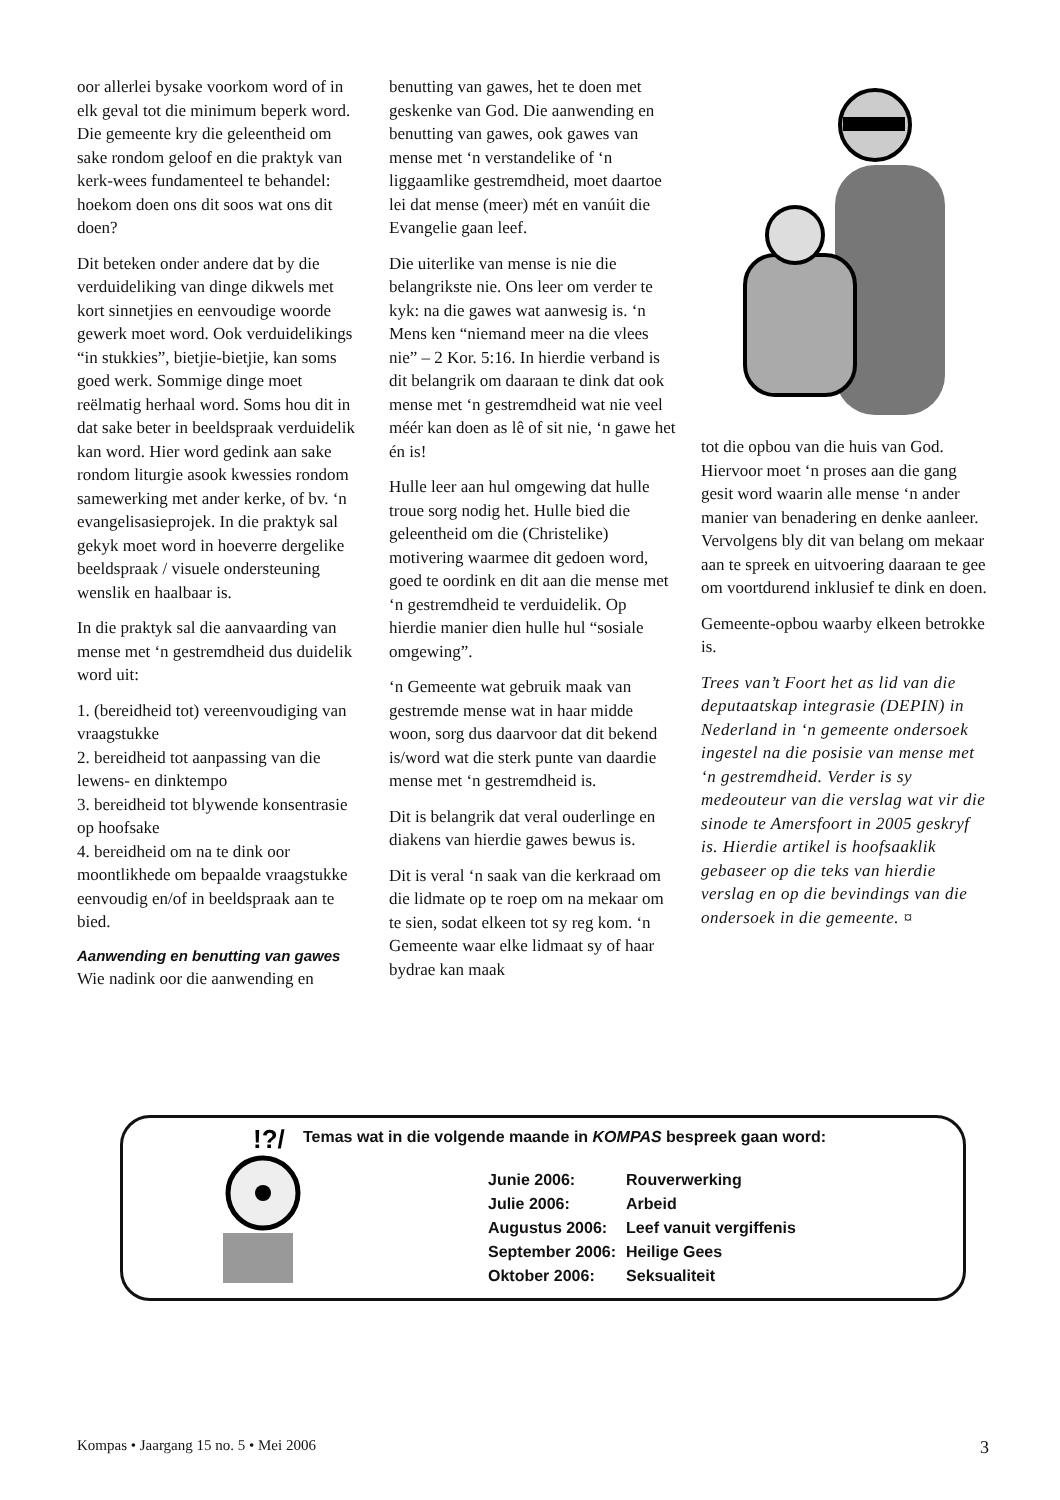oor allerlei bysake voorkom word of in elk geval tot die minimum beperk word. Die gemeente kry die geleentheid om sake rondom geloof en die praktyk van kerk-wees fundamenteel te behandel: hoekom doen ons dit soos wat ons dit doen?
Dit beteken onder andere dat by die verduideliking van dinge dikwels met kort sinnetjies en eenvoudige woorde gewerk moet word. Ook verduidelikings “in stukkies”, bietjie-bietjie, kan soms goed werk. Sommige dinge moet reëlmatig herhaal word. Soms hou dit in dat sake beter in beeldspraak verduidelik kan word. Hier word gedink aan sake rondom liturgie asook kwessies rondom samewerking met ander kerke, of bv. ‘n evangelisasieprojek. In die praktyk sal gekyk moet word in hoeverre dergelike beeldspraak / visuele ondersteuning wenslik en haalbaar is.
In die praktyk sal die aanvaarding van mense met ‘n gestremdheid dus duidelik word uit:
1. (bereidheid tot) vereenvoudiging van vraagstukke
2. bereidheid tot aanpassing van die lewens- en dinktempo
3. bereidheid tot blywende konsentrasie op hoofsake
4. bereidheid om na te dink oor moontlikhede om bepaalde vraagstukke eenvoudig en/of in beeldspraak aan te bied.
Aanwending en benutting van gawes
Wie nadink oor die aanwending en
benutting van gawes, het te doen met geskenke van God. Die aanwending en benutting van gawes, ook gawes van mense met ‘n verstandelike of ‘n liggaamlike gestremdheid, moet daartoe lei dat mense (meer) mét en vanúit die Evangelie gaan leef.
Die uiterlike van mense is nie die belangrikste nie. Ons leer om verder te kyk: na die gawes wat aanwesig is. ‘n Mens ken “niemand meer na die vlees nie” – 2 Kor. 5:16. In hierdie verband is dit belangrik om daaraan te dink dat ook mense met ‘n gestremdheid wat nie veel méér kan doen as lê of sit nie, ‘n gawe het én is!
Hulle leer aan hul omgewing dat hulle troue sorg nodig het. Hulle bied die geleentheid om die (Christelike) motivering waarmee dit gedoen word, goed te oordink en dit aan die mense met ‘n gestremdheid te verduidelik. Op hierdie manier dien hulle hul “sosiale omgewing”.
‘n Gemeente wat gebruik maak van gestremde mense wat in haar midde woon, sorg dus daarvoor dat dit bekend is/word wat die sterk punte van daardie mense met ‘n gestremdheid is.
Dit is belangrik dat veral ouderlinge en diakens van hierdie gawes bewus is.
Dit is veral ‘n saak van die kerkraad om die lidmate op te roep om na mekaar om te sien, sodat elkeen tot sy reg kom. ‘n Gemeente waar elke lidmaat sy of haar bydrae kan maak
tot die opbou van die huis van God. Hiervoor moet ‘n proses aan die gang gesit word waarin alle mense ‘n ander manier van benadering en denke aanleer. Vervolgens bly dit van belang om mekaar aan te spreek en uitvoering daaraan te gee om voortdurend inklusief te dink en doen.
Gemeente-opbou waarby elkeen betrokke is.
Trees van’t Foort het as lid van die deputaatskap integrasie (DEPIN) in Nederland in ‘n gemeente ondersoek ingestel na die posisie van mense met ‘n gestremdheid. Verder is sy medeouteur van die verslag wat vir die sinode te Amersfoort in 2005 geskryf is. Hierdie artikel is hoofsaaklik gebaseer op die teks van hierdie verslag en op die bevindings van die ondersoek in die gemeente. ¤
!?/
Temas wat in die volgende maande in KOMPAS bespreek gaan word:
| Junie 2006: | Rouverwerking |
| Julie 2006: | Arbeid |
| Augustus 2006: | Leef vanuit vergiffenis |
| September 2006: | Heilige Gees |
| Oktober 2006: | Seksualiteit |
Kompas • Jaargang 15 no. 5 • Mei 2006 3